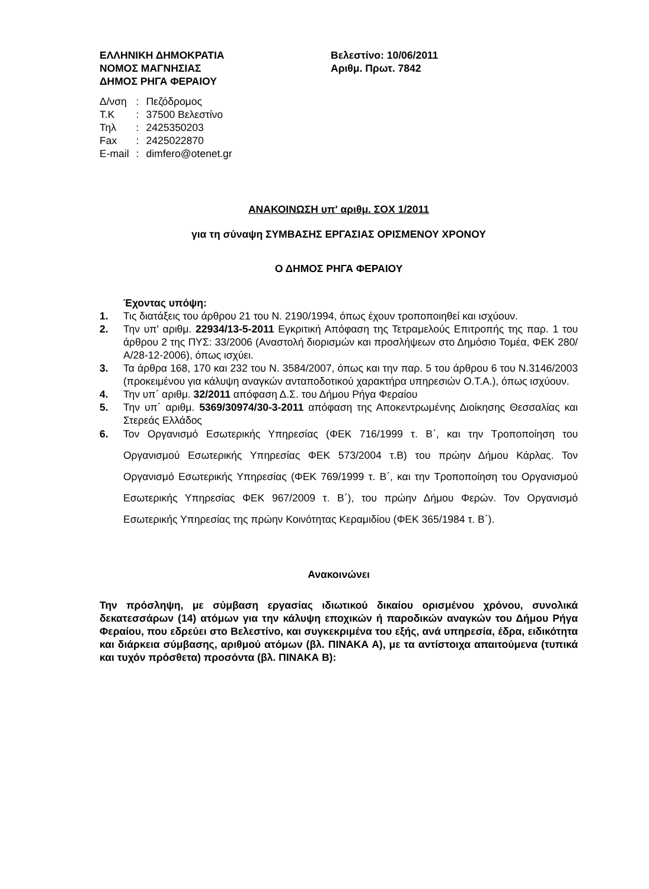ΕΛΛΗΝΙΚΗ ΔΗΜΟΚΡΑΤΙΑ
ΝΟΜΟΣ ΜΑΓΝΗΣΙΑΣ
ΔΗΜΟΣ ΡΗΓΑ ΦΕΡΑΙΟΥ
Βελεστίνο: 10/06/2011
Αριθμ. Πρωτ. 7842
| Δ/νση | : | Πεζόδρομος |
| Τ.Κ | : | 37500 Βελεστίνο |
| Τηλ | : | 2425350203 |
| Fax | : | 2425022870 |
| E-mail | : | dimfero@otenet.gr |
ΑΝΑΚΟΙΝΩΣΗ υπ' αριθμ. ΣΟΧ 1/2011
για τη σύναψη ΣΥΜΒΑΣΗΣ ΕΡΓΑΣΙΑΣ ΟΡΙΣΜΕΝΟΥ ΧΡΟΝΟΥ
Ο ΔΗΜΟΣ ΡΗΓΑ ΦΕΡΑΙΟΥ
Έχοντας υπόψη:
1. Τις διατάξεις του άρθρου 21 του Ν. 2190/1994, όπως έχουν τροποποιηθεί και ισχύουν.
2. Την υπ' αριθμ. 22934/13-5-2011 Εγκριτική Απόφαση της Τετραμελούς Επιτροπής της παρ. 1 του άρθρου 2 της ΠΥΣ: 33/2006 (Αναστολή διορισμών και προσλήψεων στο Δημόσιο Τομέα, ΦΕΚ 280/Α/28-12-2006), όπως ισχύει.
3. Τα άρθρα 168, 170 και 232 του Ν. 3584/2007, όπως και την παρ. 5 του άρθρου 6 του Ν.3146/2003 (προκειμένου για κάλυψη αναγκών ανταποδοτικού χαρακτήρα υπηρεσιών Ο.Τ.Α.), όπως ισχύουν.
4. Την υπ΄ αριθμ. 32/2011 απόφαση Δ.Σ. του Δήμου Ρήγα Φεραίου
5. Την υπ΄ αριθμ. 5369/30974/30-3-2011 απόφαση της Αποκεντρωμένης Διοίκησης Θεσσαλίας και Στερεάς Ελλάδος
6. Τον Οργανισμό Εσωτερικής Υπηρεσίας (ΦΕΚ 716/1999 τ. Β΄, και την Τροποποίηση του Οργανισμού Εσωτερικής Υπηρεσίας ΦΕΚ 573/2004 τ.Β) του πρώην Δήμου Κάρλας. Τον Οργανισμό Εσωτερικής Υπηρεσίας (ΦΕΚ 769/1999 τ. Β΄, και την Τροποποίηση του Οργανισμού Εσωτερικής Υπηρεσίας ΦΕΚ 967/2009 τ. Β΄), του πρώην Δήμου Φερών. Τον Οργανισμό Εσωτερικής Υπηρεσίας της πρώην Κοινότητας Κεραμιδίου (ΦΕΚ 365/1984 τ. Β΄).
Ανακοινώνει
Την πρόσληψη, με σύμβαση εργασίας ιδιωτικού δικαίου ορισμένου χρόνου, συνολικά δεκατεσσάρων (14) ατόμων για την κάλυψη εποχικών ή παροδικών αναγκών του Δήμου Ρήγα Φεραίου, που εδρεύει στο Βελεστίνο, και συγκεκριμένα του εξής, ανά υπηρεσία, έδρα, ειδικότητα και διάρκεια σύμβασης, αριθμού ατόμων (βλ. ΠΙΝΑΚΑ Α), με τα αντίστοιχα απαιτούμενα (τυπικά και τυχόν πρόσθετα) προσόντα (βλ. ΠΙΝΑΚΑ Β):